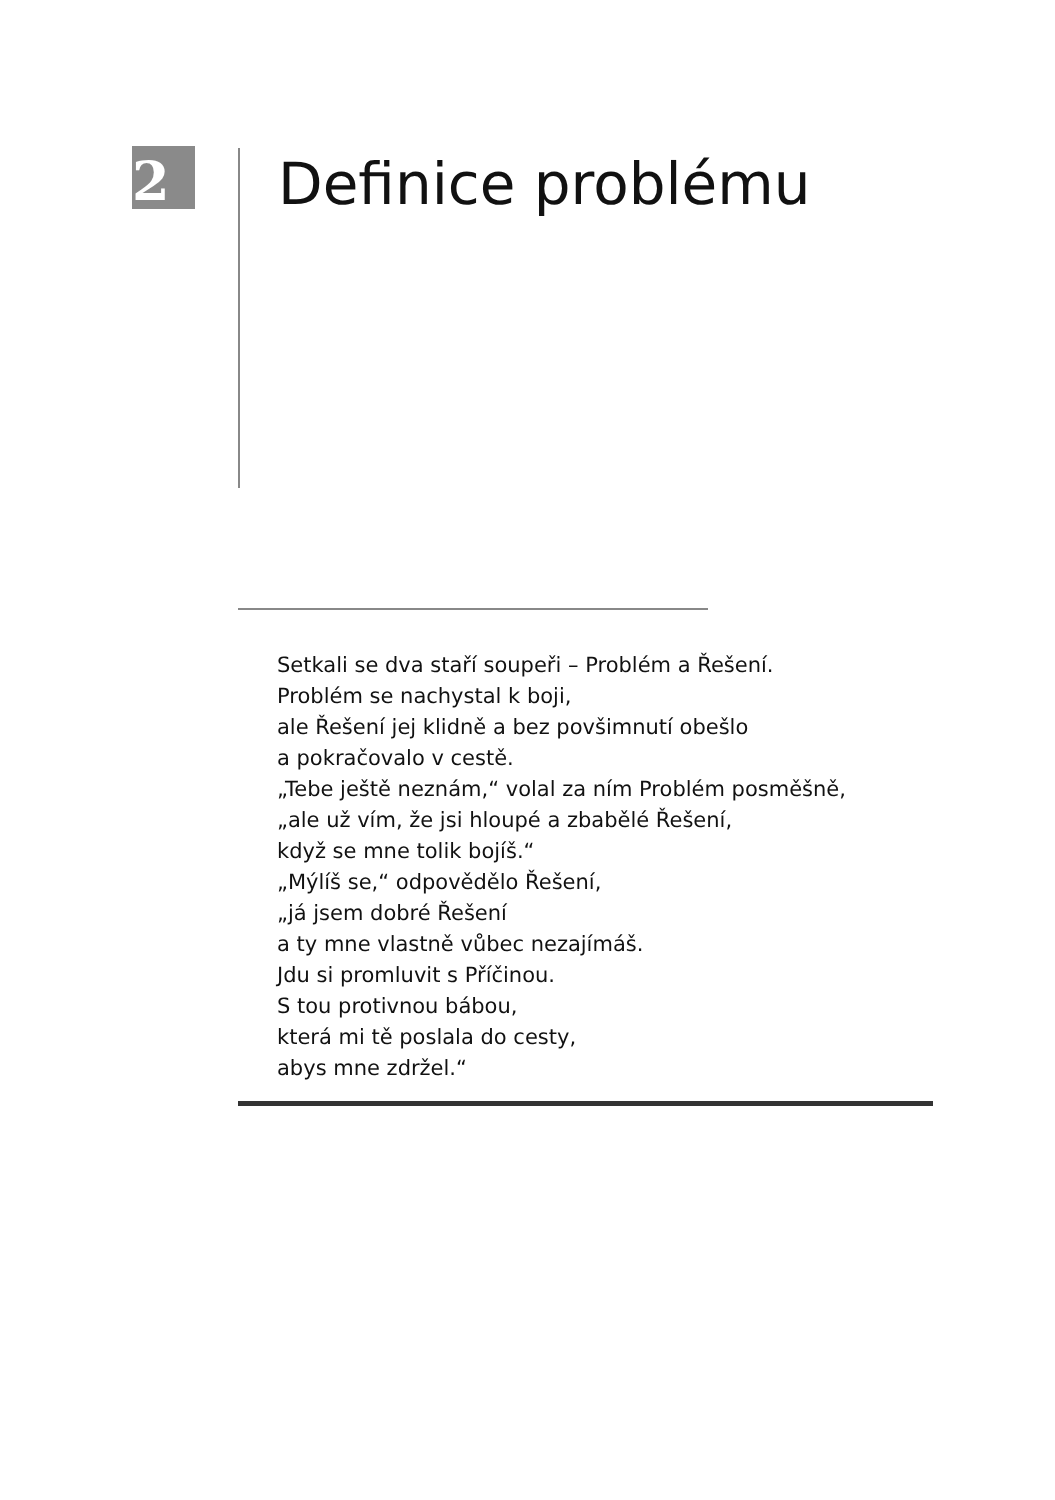2 Definice problému
Setkali se dva staří soupeři – Problém a Řešení.
Problém se nachystal k boji,
ale Řešení jej klidně a bez povšimnutí obešlo
a pokračovalo v cestě.
„Tebe ještě neznám,“ volal za ním Problém posměšně,
„ale už vím, že jsi hloupé a zbabělé Řešení,
když se mne tolik bojíš.“
„Mýlíš se,“ odpovědělo Řešení,
„já jsem dobré Řešení
a ty mne vlastně vůbec nezajímáš.
Jdu si promluvit s Příčinou.
S tou protivnou bábou,
která mi tě poslala do cesty,
abys mne zdržel.“